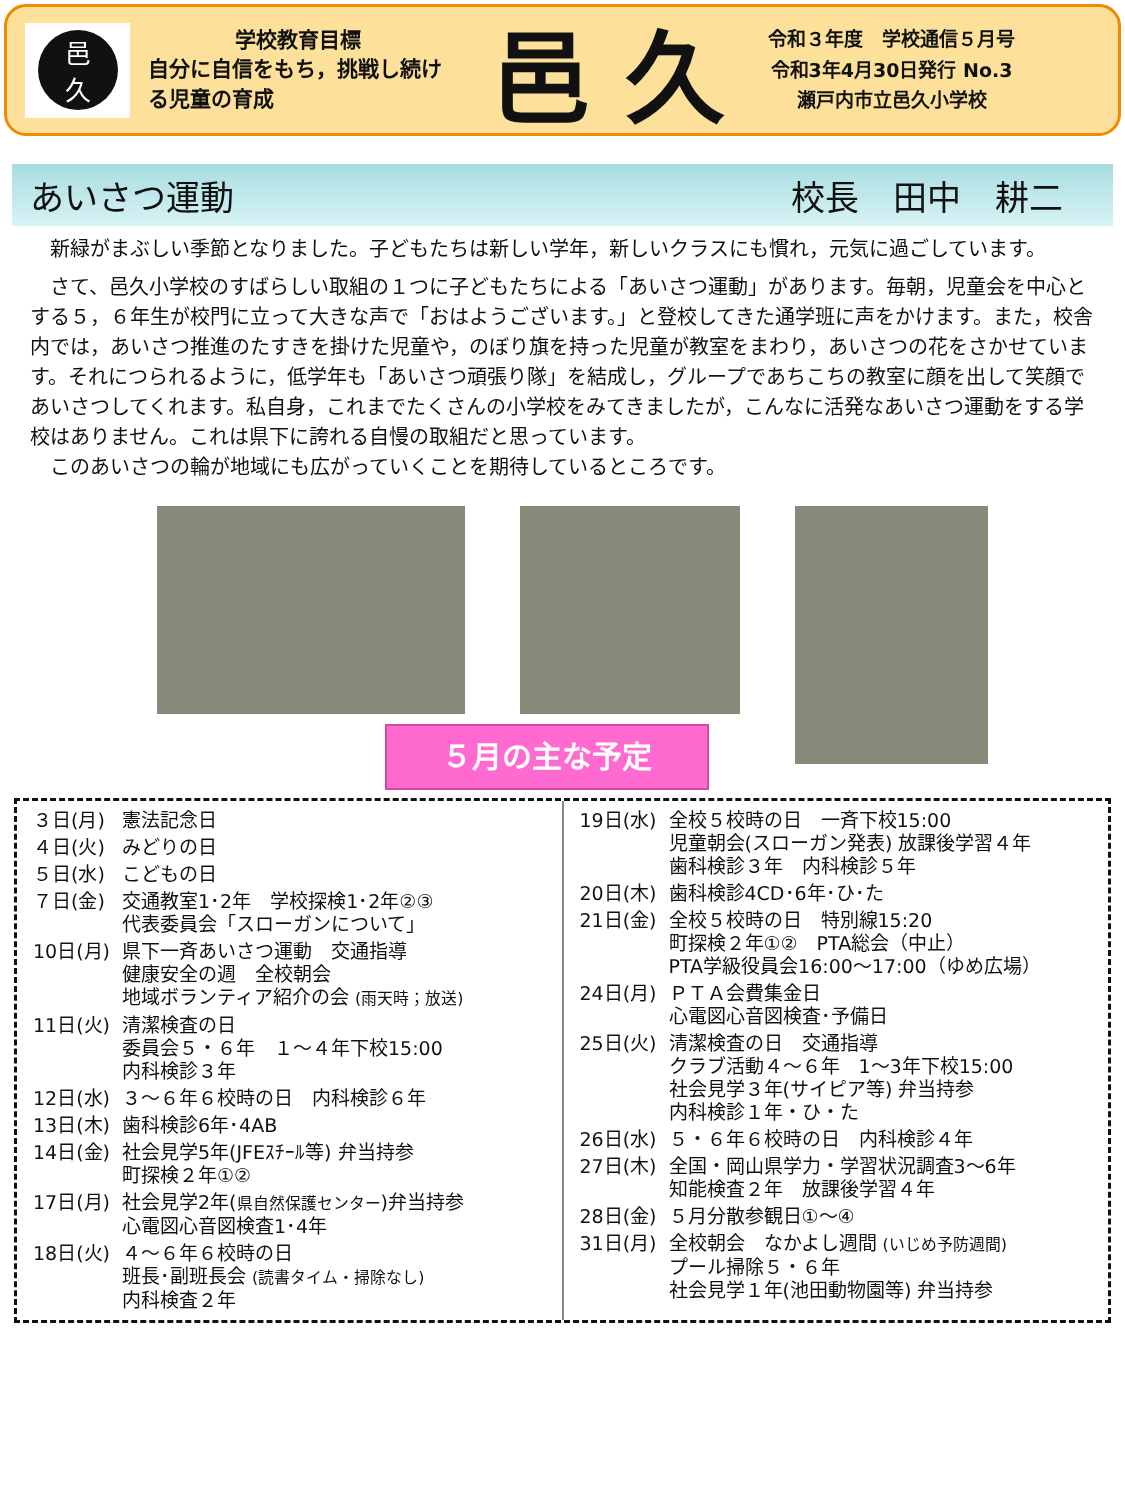邑
久
学校教育目標
自分に自信をもち，挑戦し続ける児童の育成
邑 久
令和３年度　学校通信５月号
令和3年4月30日発行 No.3
瀬戸内市立邑久小学校
あいさつ運動 校長　田中　耕二
　新緑がまぶしい季節となりました。子どもたちは新しい学年，新しいクラスにも慣れ，元気に過ごしています。
　さて、邑久小学校のすばらしい取組の１つに子どもたちによる「あいさつ運動」があります。毎朝，児童会を中心とする５，６年生が校門に立って大きな声で「おはようございます。」と登校してきた通学班に声をかけます。また，校舎内では，あいさつ推進のたすきを掛けた児童や，のぼり旗を持った児童が教室をまわり，あいさつの花をさかせています。それにつられるように，低学年も「あいさつ頑張り隊」を結成し，グループであちこちの教室に顔を出して笑顔であいさつしてくれます。私自身，これまでたくさんの小学校をみてきましたが，こんなに活発なあいさつ運動をする学校はありません。これは県下に誇れる自慢の取組だと思っています。
　このあいさつの輪が地域にも広がっていくことを期待しているところです。
５月の主な予定
| ３日(月) | 憲法記念日 |
| ４日(火) | みどりの日 |
| ５日(水) | こどもの日 |
| ７日(金) | 交通教室1･2年 学校探検1･2年②③ 代表委員会「スローガンについて」 |
| 10日(月) | 県下一斉あいさつ運動 交通指導 健康安全の週 全校朝会 地域ボランティア紹介の会 (雨天時；放送) |
| 11日(火) | 清潔検査の日 委員会５・６年 １～４年下校15:00 内科検診３年 |
| 12日(水) | ３～６年６校時の日 内科検診６年 |
| 13日(木) | 歯科検診6年･4AB |
| 14日(金) | 社会見学5年(JFEｽﾁｰﾙ等) 弁当持参 町探検２年①② |
| 17日(月) | 社会見学2年( 県自然保護センター )弁当持参 心電図心音図検査1･4年 |
| 18日(火) | ４～６年６校時の日 班長･副班長会 (読書タイム・掃除なし) 内科検査２年 |
| 19日(水) | 全校５校時の日 一斉下校15:00 児童朝会(スローガン発表) 放課後学習４年 歯科検診３年 内科検診５年 |
| 20日(木) | 歯科検診4CD･6年･ひ･た |
| 21日(金) | 全校５校時の日 特別線15:20 町探検２年①② PTA総会（中止） PTA学級役員会16:00～17:00（ゆめ広場） |
| 24日(月) | ＰＴＡ会費集金日 心電図心音図検査･予備日 |
| 25日(火) | 清潔検査の日 交通指導 クラブ活動４～６年 1～3年下校15:00 社会見学３年(サイピア等) 弁当持参 内科検診１年・ひ・た |
| 26日(水) | ５・６年６校時の日 内科検診４年 |
| 27日(木) | 全国・岡山県学力・学習状況調査3～6年 知能検査２年 放課後学習４年 |
| 28日(金) | ５月分散参観日①～④ |
| 31日(月) | 全校朝会 なかよし週間 (いじめ予防週間) プール掃除５・６年 社会見学１年(池田動物園等) 弁当持参 |